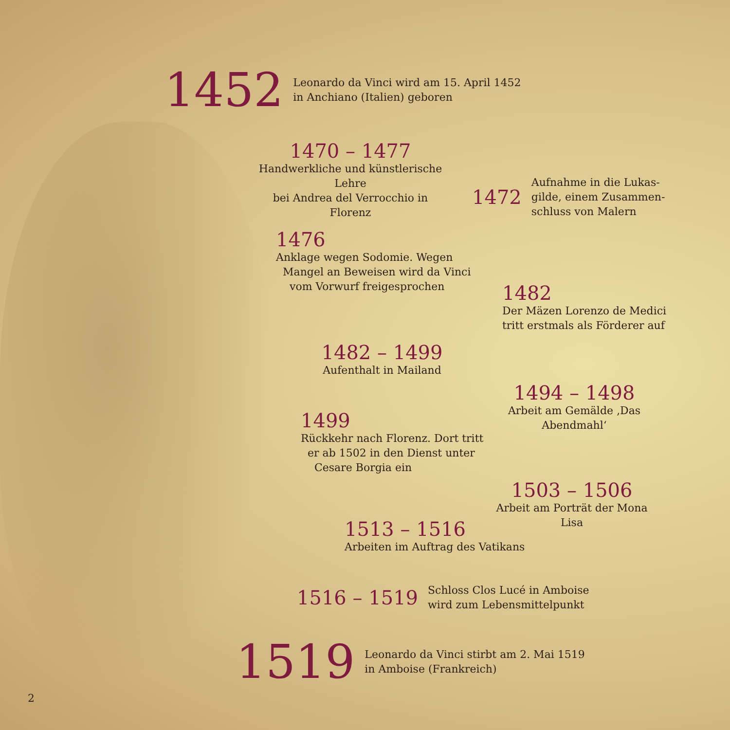1452 Leonardo da Vinci wird am 15. April 1452
in Anchiano (Italien) geboren
1470 – 1477
Handwerkliche und künstlerische Lehre
bei Andrea del Verrocchio in Florenz
1472 Aufnahme in die Lukas-
gilde, einem Zusammen-
schluss von Malern
1476
Anklage wegen Sodomie. Wegen
Mangel an Beweisen wird da Vinci
vom Vorwurf freigesprochen
1482
Der Mäzen Lorenzo de Medici
tritt erstmals als Förderer auf
1482 – 1499
Aufenthalt in Mailand
1494 – 1498
Arbeit am Gemälde ‚Das Abendmahl‘
1499
Rückkehr nach Florenz. Dort tritt
er ab 1502 in den Dienst unter
Cesare Borgia ein
1503 – 1506
Arbeit am Porträt der Mona Lisa
1513 – 1516
Arbeiten im Auftrag des Vatikans
1516 – 1519 Schloss Clos Lucé in Amboise
wird zum Lebensmittelpunkt
1519 Leonardo da Vinci stirbt am 2. Mai 1519
in Amboise (Frankreich)
2